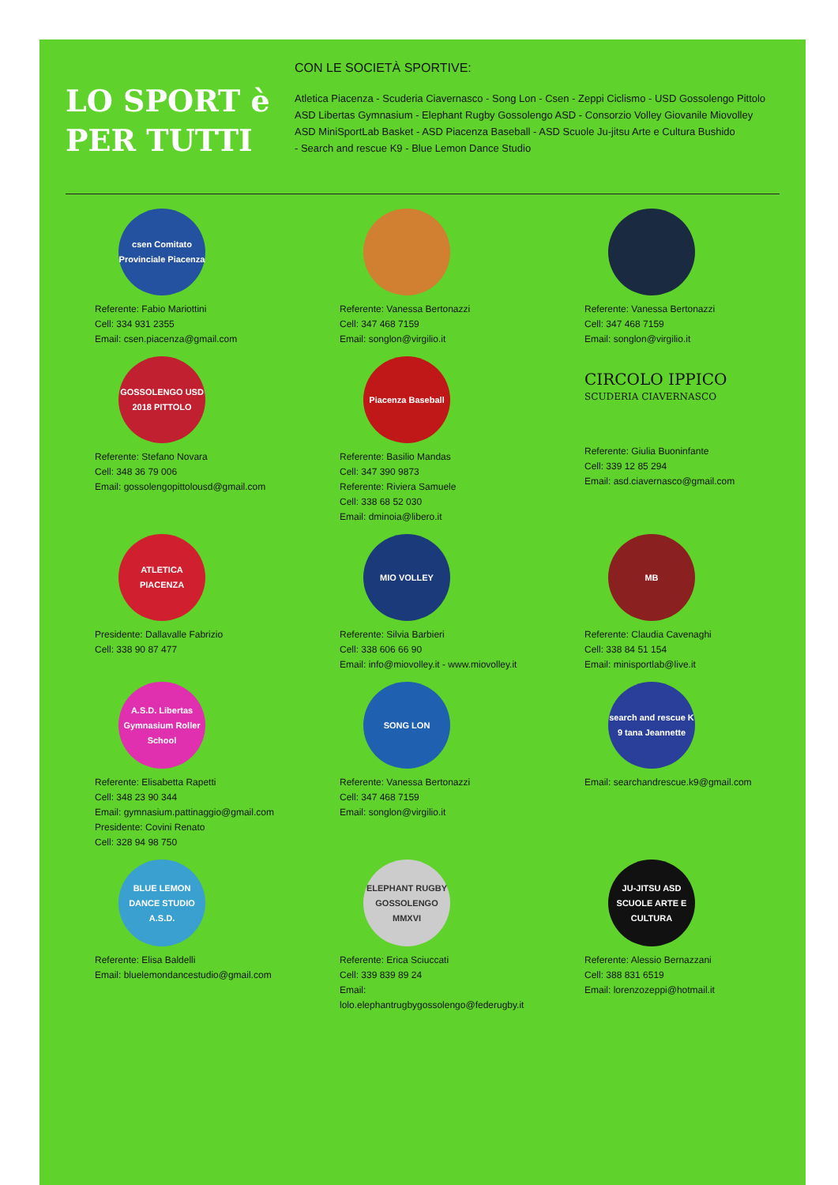LO SPORT è
PER TUTTI
CON LE SOCIETÀ SPORTIVE:
Atletica Piacenza - Scuderia Ciavernasco - Song Lon - Csen - Zeppi Ciclismo - USD Gossolengo Pittolo
ASD Libertas Gymnasium - Elephant Rugby Gossolengo ASD - Consorzio Volley Giovanile Miovolley
ASD MiniSportLab Basket - ASD Piacenza Baseball - ASD Scuole Ju-jitsu Arte e Cultura Bushido
- Search and rescue K9 - Blue Lemon Dance Studio
csen Comitato Provinciale Piacenza
Referente: Fabio Mariottini
Cell: 334 931 2355
Email: csen.piacenza@gmail.com
Referente: Vanessa Bertonazzi
Cell: 347 468 7159
Email: songlon@virgilio.it
Referente: Vanessa Bertonazzi
Cell: 347 468 7159
Email: songlon@virgilio.it
GOSSOLENGO USD 2018 PITTOLO
Referente: Stefano Novara
Cell: 348 36 79 006
Email: gossolengopittolousd@gmail.com
Piacenza Baseball
Referente: Basilio Mandas
Cell: 347 390 9873
Referente: Riviera Samuele
Cell: 338 68 52 030
Email: dminoia@libero.it
CIRCOLO IPPICO
SCUDERIA CIAVERNASCO
Referente: Giulia Buoninfante
Cell: 339 12 85 294
Email: asd.ciavernasco@gmail.com
ATLETICA PIACENZA
Presidente: Dallavalle Fabrizio
Cell: 338 90 87 477
MIO VOLLEY
Referente: Silvia Barbieri
Cell: 338 606 66 90
Email: info@miovolley.it - www.miovolley.it
MB
Referente: Claudia Cavenaghi
Cell: 338 84 51 154
Email: minisportlab@live.it
A.S.D. Libertas Gymnasium Roller School
Referente: Elisabetta Rapetti
Cell: 348 23 90 344
Email: gymnasium.pattinaggio@gmail.com
Presidente: Covini Renato
Cell: 328 94 98 750
SONG LON
Referente: Vanessa Bertonazzi
Cell: 347 468 7159
Email: songlon@virgilio.it
search and rescue K 9 tana Jeannette
Email: searchandrescue.k9@gmail.com
BLUE LEMON DANCE STUDIO A.S.D.
Referente: Elisa Baldelli
Email: bluelemondancestudio@gmail.com
ELEPHANT RUGBY GOSSOLENGO MMXVI
Referente: Erica Sciuccati
Cell: 339 839 89 24
Email: lolo.elephantrugbygossolengo@federugby.it
JU-JITSU ASD SCUOLE ARTE E CULTURA
Referente: Alessio Bernazzani
Cell: 388 831 6519
Email: lorenzozeppi@hotmail.it